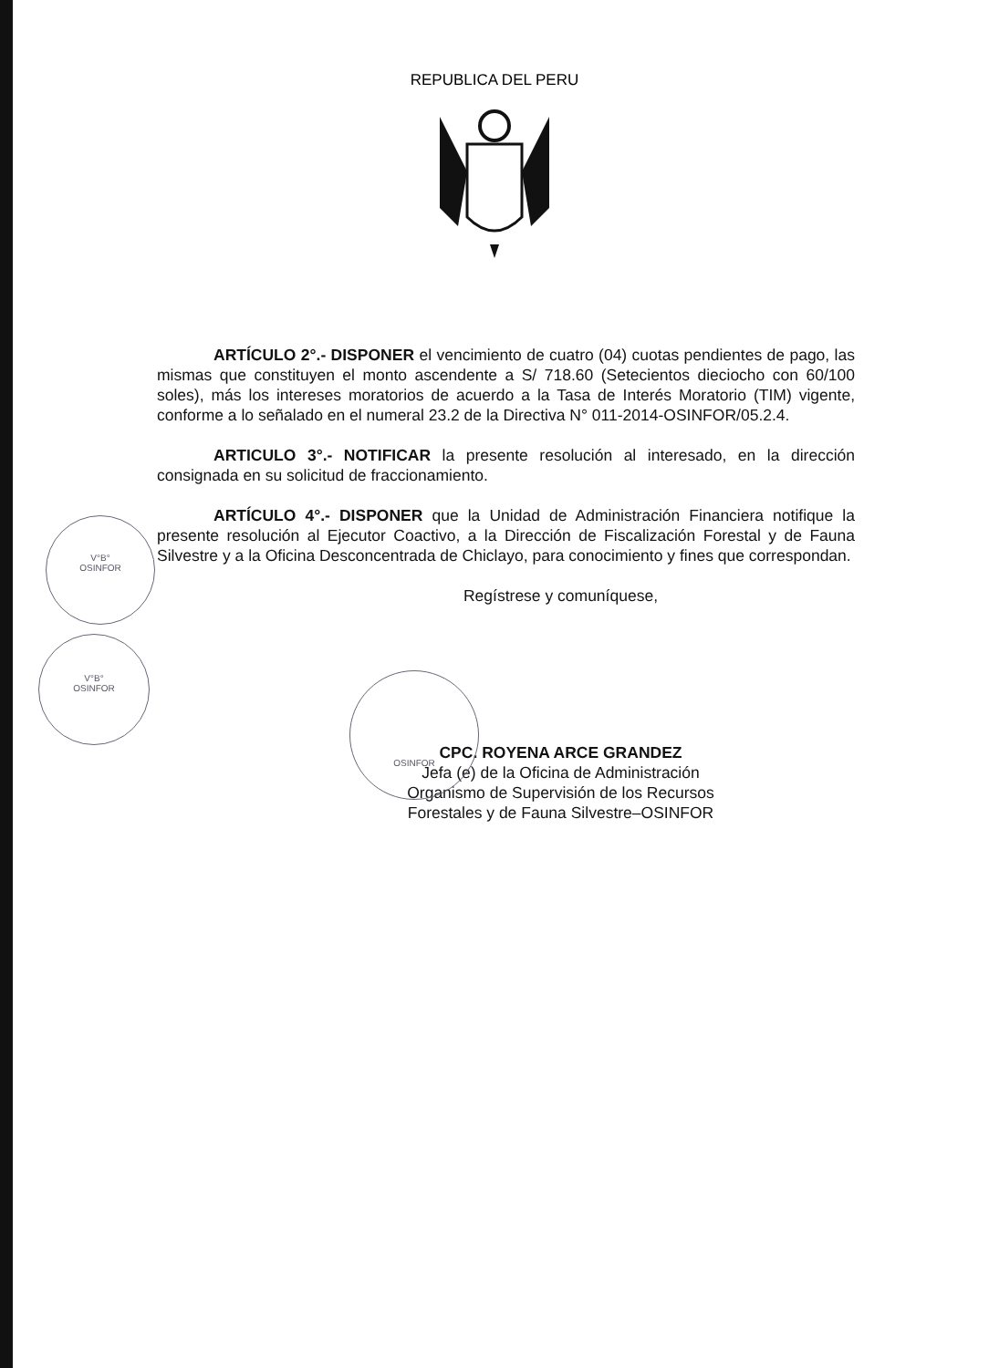REPUBLICA DEL PERU
ARTÍCULO 2°.- DISPONER el vencimiento de cuatro (04) cuotas pendientes de pago, las mismas que constituyen el monto ascendente a S/ 718.60 (Setecientos dieciocho con 60/100 soles), más los intereses moratorios de acuerdo a la Tasa de Interés Moratorio (TIM) vigente, conforme a lo señalado en el numeral 23.2 de la Directiva N° 011-2014-OSINFOR/05.2.4.
ARTICULO 3°.- NOTIFICAR la presente resolución al interesado, en la dirección consignada en su solicitud de fraccionamiento.
ARTÍCULO 4°.- DISPONER que la Unidad de Administración Financiera notifique la presente resolución al Ejecutor Coactivo, a la Dirección de Fiscalización Forestal y de Fauna Silvestre y a la Oficina Desconcentrada de Chiclayo, para conocimiento y fines que correspondan.
Regístrese y comuníquese,
CPC. ROYENA ARCE GRANDEZ
Jefa (e) de la Oficina de Administración
Organismo de Supervisión de los Recursos
Forestales y de Fauna Silvestre–OSINFOR
V°B°
OSINFOR
V°B°
OSINFOR
OSINFOR